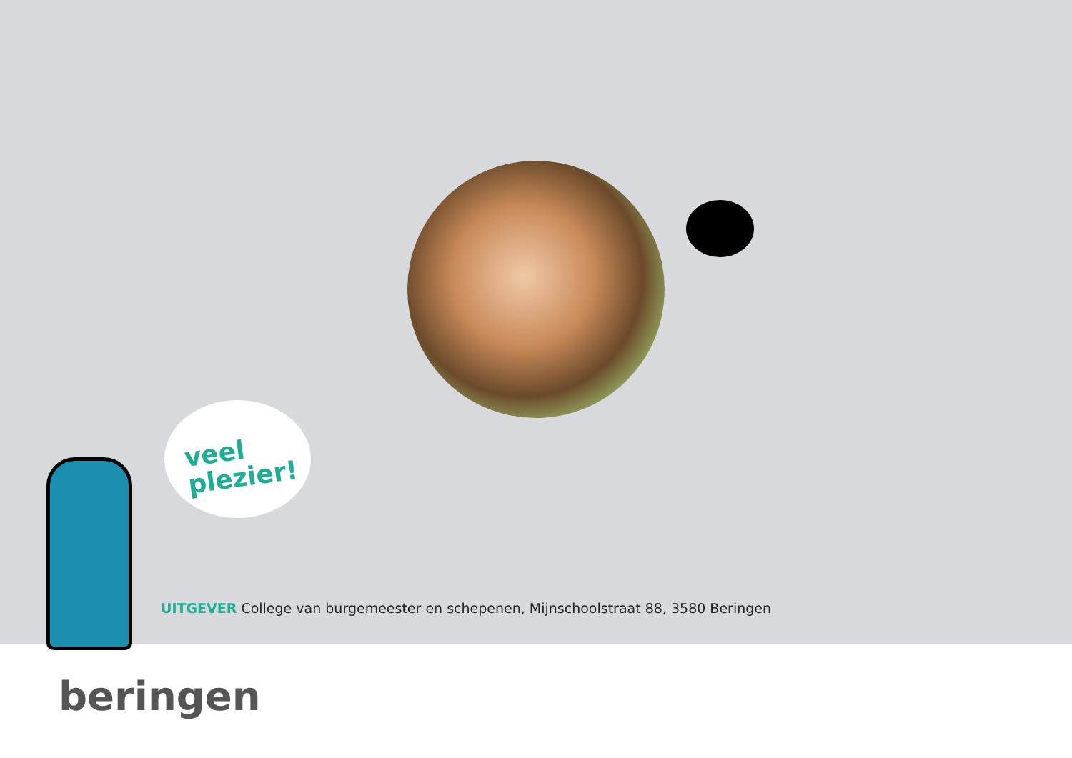veel
plezier!
UITGEVER College van burgemeester en schepenen, Mijnschoolstraat 88, 3580 Beringen
beringen